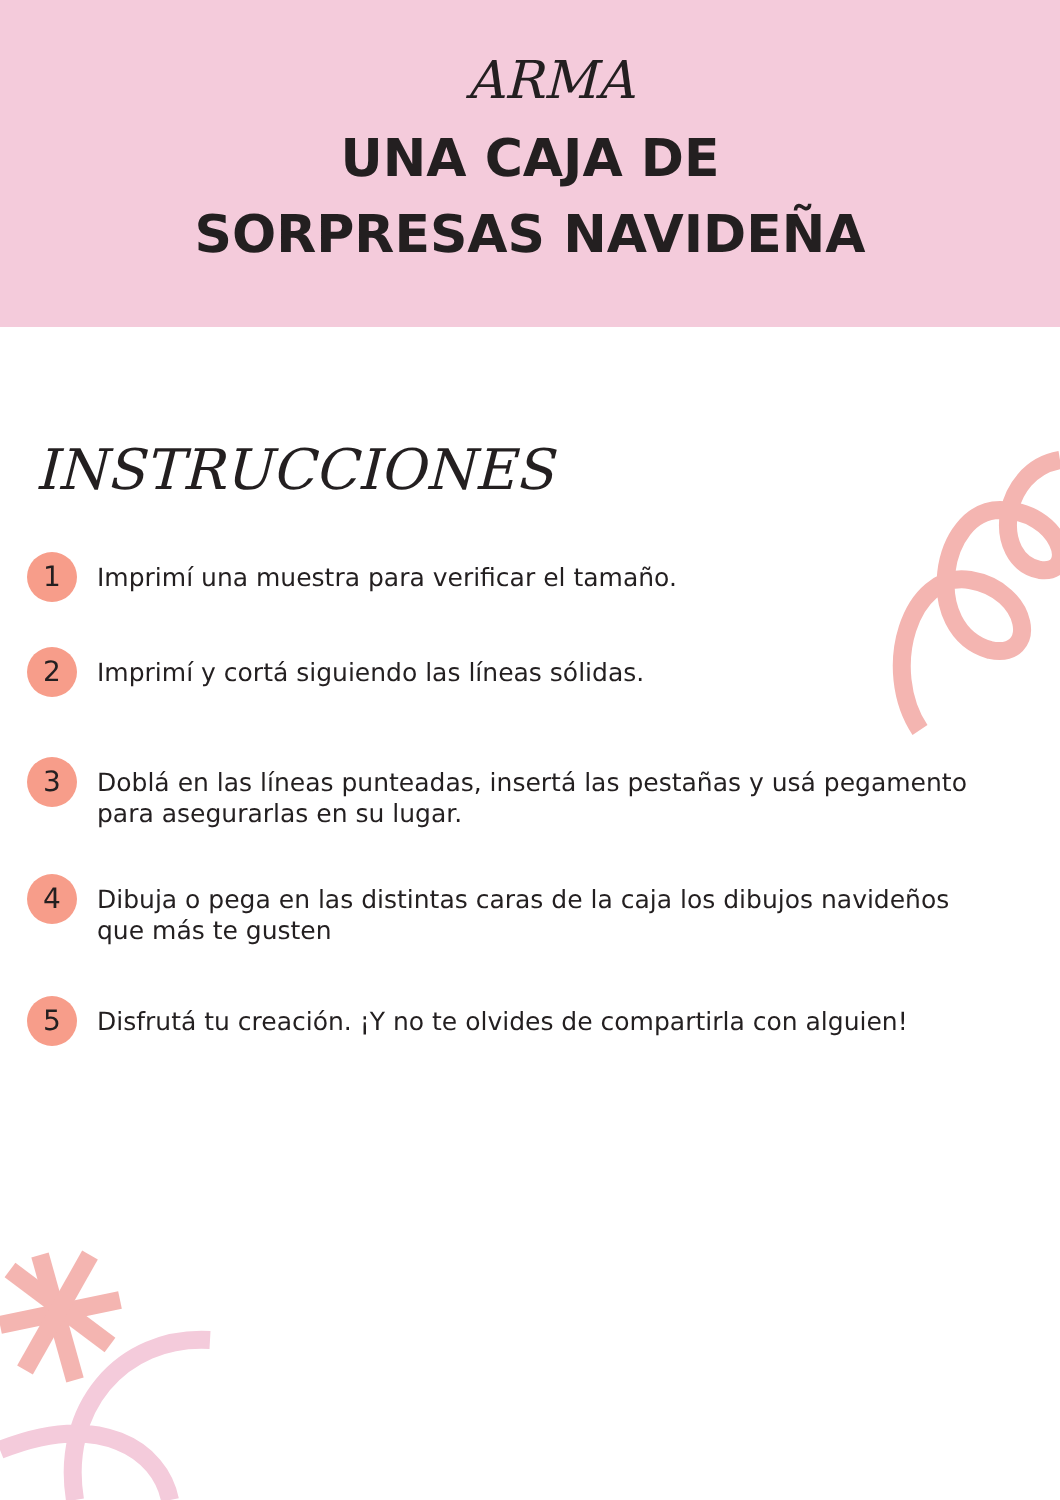ARMA
UNA CAJA DE
SORPRESAS NAVIDEÑA
INSTRUCCIONES
1
Imprimí una muestra para verificar el tamaño.
2
Imprimí y cortá siguiendo las líneas sólidas.
3
Doblá en las líneas punteadas, insertá las pestañas y usá pegamento para asegurarlas en su lugar.
4
Dibuja o pega en las distintas caras de la caja los dibujos navideños
que más te gusten
5
Disfrutá tu creación. ¡Y no te olvides de compartirla con alguien!